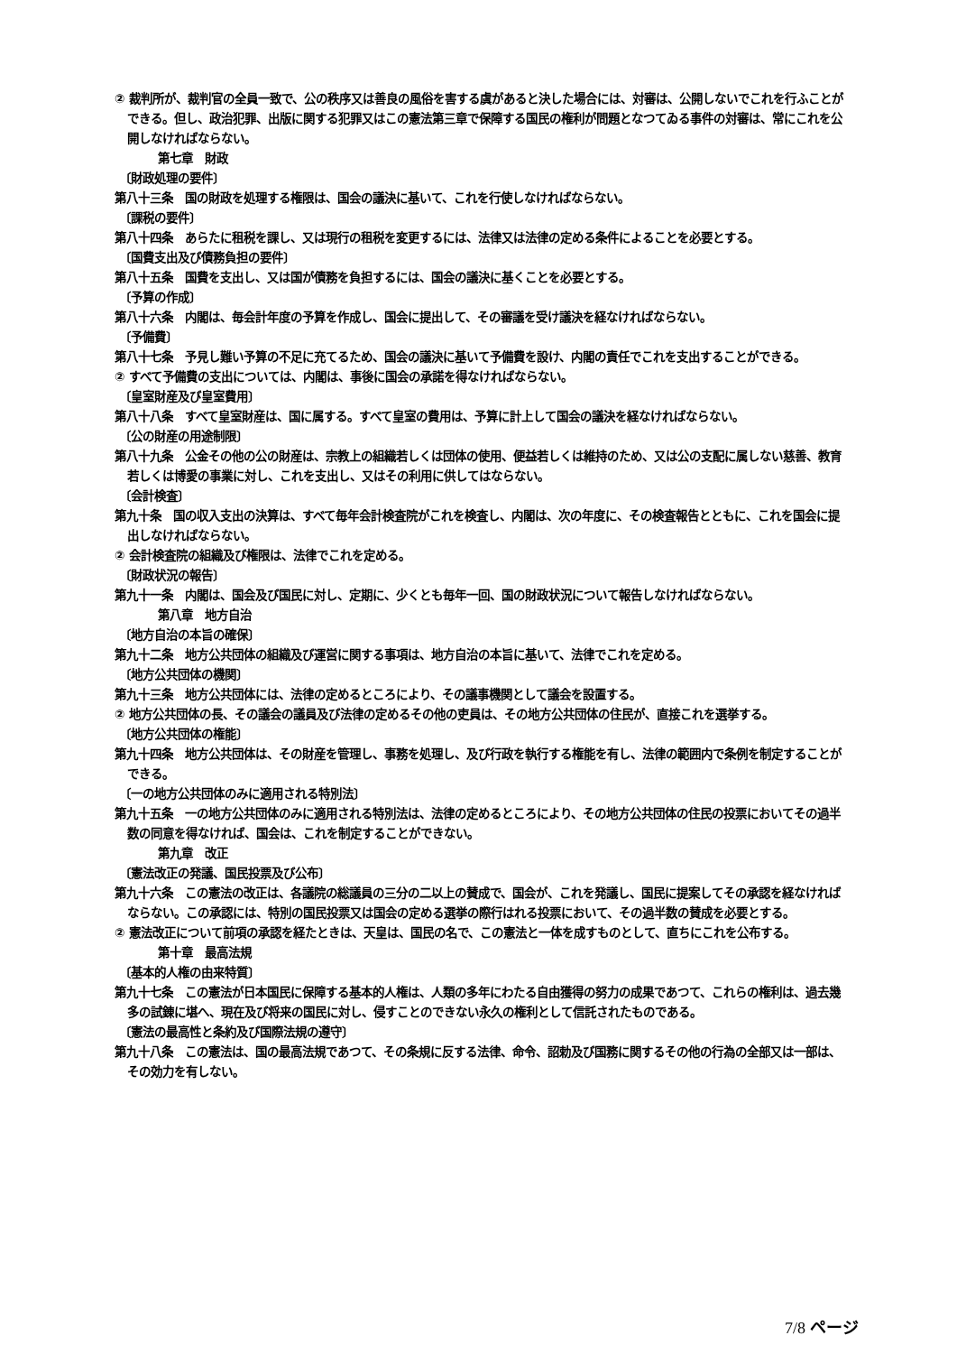② 裁判所が、裁判官の全員一致で、公の秩序又は善良の風俗を害する虞があると決した場合には、対審は、公開しないでこれを行ふことができる。但し、政治犯罪、出版に関する犯罪又はこの憲法第三章で保障する国民の権利が問題となつてゐる事件の対審は、常にこれを公開しなければならない。
第七章　財政
〔財政処理の要件〕
第八十三条　国の財政を処理する権限は、国会の議決に基いて、これを行使しなければならない。
〔課税の要件〕
第八十四条　あらたに租税を課し、又は現行の租税を変更するには、法律又は法律の定める条件によることを必要とする。
〔国費支出及び債務負担の要件〕
第八十五条　国費を支出し、又は国が債務を負担するには、国会の議決に基くことを必要とする。
〔予算の作成〕
第八十六条　内閣は、毎会計年度の予算を作成し、国会に提出して、その審議を受け議決を経なければならない。
〔予備費〕
第八十七条　予見し難い予算の不足に充てるため、国会の議決に基いて予備費を設け、内閣の責任でこれを支出することができる。
② すべて予備費の支出については、内閣は、事後に国会の承諾を得なければならない。
〔皇室財産及び皇室費用〕
第八十八条　すべて皇室財産は、国に属する。すべて皇室の費用は、予算に計上して国会の議決を経なければならない。
〔公の財産の用途制限〕
第八十九条　公金その他の公の財産は、宗教上の組織若しくは団体の使用、便益若しくは維持のため、又は公の支配に属しない慈善、教育若しくは博愛の事業に対し、これを支出し、又はその利用に供してはならない。
〔会計検査〕
第九十条　国の収入支出の決算は、すべて毎年会計検査院がこれを検査し、内閣は、次の年度に、その検査報告とともに、これを国会に提出しなければならない。
② 会計検査院の組織及び権限は、法律でこれを定める。
〔財政状況の報告〕
第九十一条　内閣は、国会及び国民に対し、定期に、少くとも毎年一回、国の財政状況について報告しなければならない。
第八章　地方自治
〔地方自治の本旨の確保〕
第九十二条　地方公共団体の組織及び運営に関する事項は、地方自治の本旨に基いて、法律でこれを定める。
〔地方公共団体の機関〕
第九十三条　地方公共団体には、法律の定めるところにより、その議事機関として議会を設置する。
② 地方公共団体の長、その議会の議員及び法律の定めるその他の吏員は、その地方公共団体の住民が、直接これを選挙する。
〔地方公共団体の権能〕
第九十四条　地方公共団体は、その財産を管理し、事務を処理し、及び行政を執行する権能を有し、法律の範囲内で条例を制定することができる。
〔一の地方公共団体のみに適用される特別法〕
第九十五条　一の地方公共団体のみに適用される特別法は、法律の定めるところにより、その地方公共団体の住民の投票においてその過半数の同意を得なければ、国会は、これを制定することができない。
第九章　改正
〔憲法改正の発議、国民投票及び公布〕
第九十六条　この憲法の改正は、各議院の総議員の三分の二以上の賛成で、国会が、これを発議し、国民に提案してその承認を経なければならない。この承認には、特別の国民投票又は国会の定める選挙の際行はれる投票において、その過半数の賛成を必要とする。
② 憲法改正について前項の承認を経たときは、天皇は、国民の名で、この憲法と一体を成すものとして、直ちにこれを公布する。
第十章　最高法規
〔基本的人権の由来特質〕
第九十七条　この憲法が日本国民に保障する基本的人権は、人類の多年にわたる自由獲得の努力の成果であつて、これらの権利は、過去幾多の試錬に堪へ、現在及び将来の国民に対し、侵すことのできない永久の権利として信託されたものである。
〔憲法の最高性と条約及び国際法規の遵守〕
第九十八条　この憲法は、国の最高法規であつて、その条規に反する法律、命令、詔勅及び国務に関するその他の行為の全部又は一部は、その効力を有しない。
7/8 ページ